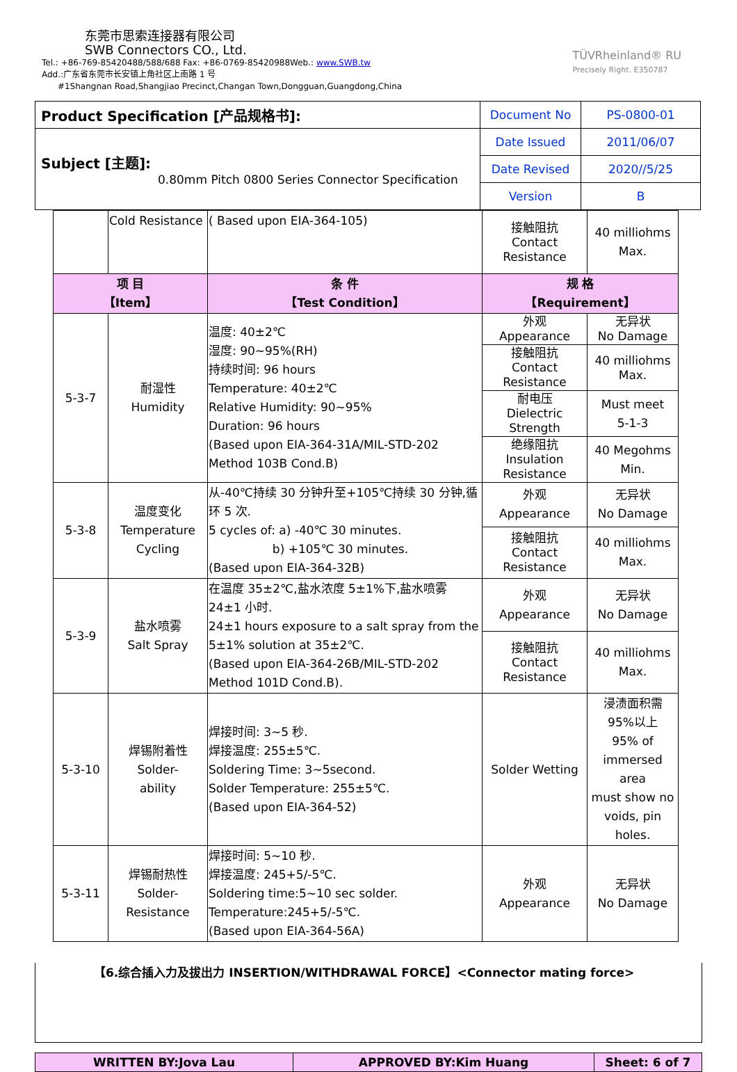东莞市思索连接器有限公司
SWB Connectors CO., Ltd.
Tel.: +86-769-85420488/588/688 Fax: +86-0769-85420988Web.: www.SWB.tw
Add.:广东省东莞市长安镇上角社区上南路 1 号
#1Shangnan Road,Shangjiao Precinct,Changan Town,Dongguan,Guangdong,China
TÜVRheinland® RU
Precisely Right. E350787
| Product Specification [产品规格书]: | Document No | PS-0800-01 |
| Subject [主题]: 0.80mm Pitch 0800 Series Connector Specification | Date Issued | 2011/06/07 |
| | Date Revised | 2020//5/25 |
| | Version | B |
| | Cold Resistance | ( Based upon EIA-364-105) | 接触阻抗 Contact Resistance | 40 milliohms Max. |
| 项 目 【Item】 | | 条 件 【Test Condition】 | 规 格 【Requirement】 | |
| 5-3-7 | 耐湿性 Humidity | 温度: 40±2℃ 湿度: 90~95%(RH) 持续时间: 96 hours Temperature: 40±2℃ Relative Humidity: 90~95% Duration: 96 hours (Based upon EIA-364-31A/MIL-STD-202 Method 103B Cond.B) | 外观 Appearance | 无异状 No Damage |
| | | | 接触阻抗 Contact Resistance | 40 milliohms Max. |
| | | | 耐电压 Dielectric Strength | Must meet 5-1-3 |
| | | | 绝缘阻抗 Insulation Resistance | 40 Megohms Min. |
| 5-3-8 | 温度变化 Temperature Cycling | 从-40℃持续 30 分钟升至+105℃持续 30 分钟,循环 5 次. 5 cycles of: a) -40℃ 30 minutes. b) +105℃ 30 minutes. (Based upon EIA-364-32B) | 外观 Appearance | 无异状 No Damage |
| | | | 接触阻抗 Contact Resistance | 40 milliohms Max. |
| 5-3-9 | 盐水喷雾 Salt Spray | 在温度 35±2℃,盐水浓度 5±1%下,盐水喷雾 24±1 小时. 24±1 hours exposure to a salt spray from the 5±1% solution at 35±2℃. (Based upon EIA-364-26B/MIL-STD-202 Method 101D Cond.B). | 外观 Appearance | 无异状 No Damage |
| | | | 接触阻抗 Contact Resistance | 40 milliohms Max. |
| 5-3-10 | 焊锡附着性 Solder- ability | 焊接时间: 3~5 秒. 焊接温度: 255±5℃. Soldering Time: 3~5second. Solder Temperature: 255±5℃. (Based upon EIA-364-52) | Solder Wetting | 浸渍面积需 95%以上 95% of immersed area must show no voids, pin holes. |
| 5-3-11 | 焊锡耐热性 Solder- Resistance | 焊接时间: 5~10 秒. 焊接温度: 245+5/-5℃. Soldering time:5~10 sec solder. Temperature:245+5/-5℃. (Based upon EIA-364-56A) | 外观 Appearance | 无异状 No Damage |
【6.综合插入力及拔出力 INSERTION/WITHDRAWAL FORCE】<Connector mating force>
| WRITTEN BY:Jova Lau | APPROVED BY:Kim Huang | Sheet: 6 of 7 |